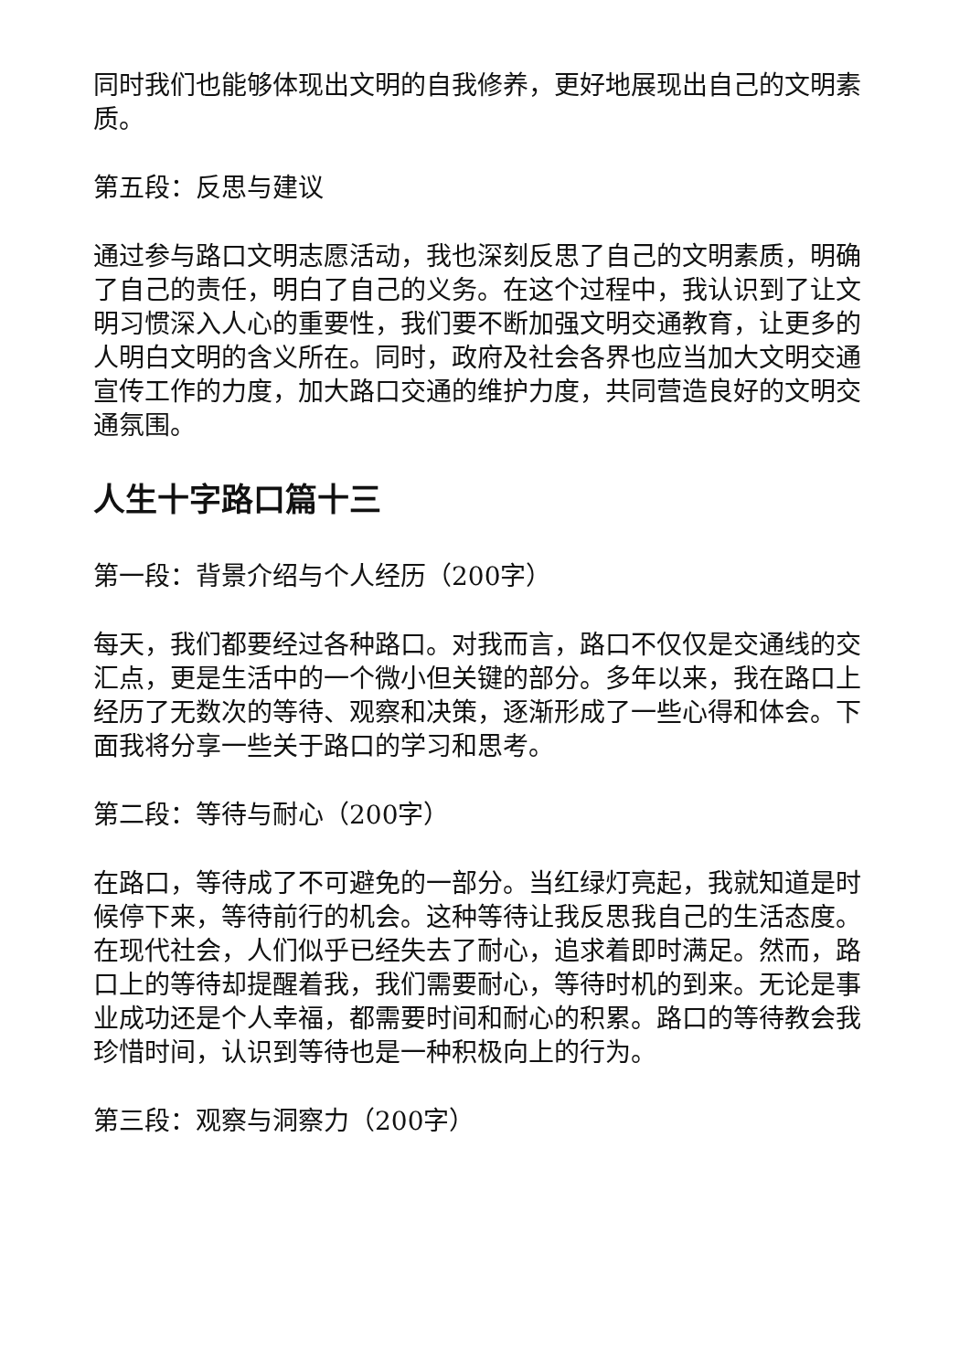同时我们也能够体现出文明的自我修养，更好地展现出自己的文明素质。
第五段：反思与建议
通过参与路口文明志愿活动，我也深刻反思了自己的文明素质，明确了自己的责任，明白了自己的义务。在这个过程中，我认识到了让文明习惯深入人心的重要性，我们要不断加强文明交通教育，让更多的人明白文明的含义所在。同时，政府及社会各界也应当加大文明交通宣传工作的力度，加大路口交通的维护力度，共同营造良好的文明交通氛围。
人生十字路口篇十三
第一段：背景介绍与个人经历（200字）
每天，我们都要经过各种路口。对我而言，路口不仅仅是交通线的交汇点，更是生活中的一个微小但关键的部分。多年以来，我在路口上经历了无数次的等待、观察和决策，逐渐形成了一些心得和体会。下面我将分享一些关于路口的学习和思考。
第二段：等待与耐心（200字）
在路口，等待成了不可避免的一部分。当红绿灯亮起，我就知道是时候停下来，等待前行的机会。这种等待让我反思我自己的生活态度。在现代社会，人们似乎已经失去了耐心，追求着即时满足。然而，路口上的等待却提醒着我，我们需要耐心，等待时机的到来。无论是事业成功还是个人幸福，都需要时间和耐心的积累。路口的等待教会我珍惜时间，认识到等待也是一种积极向上的行为。
第三段：观察与洞察力（200字）